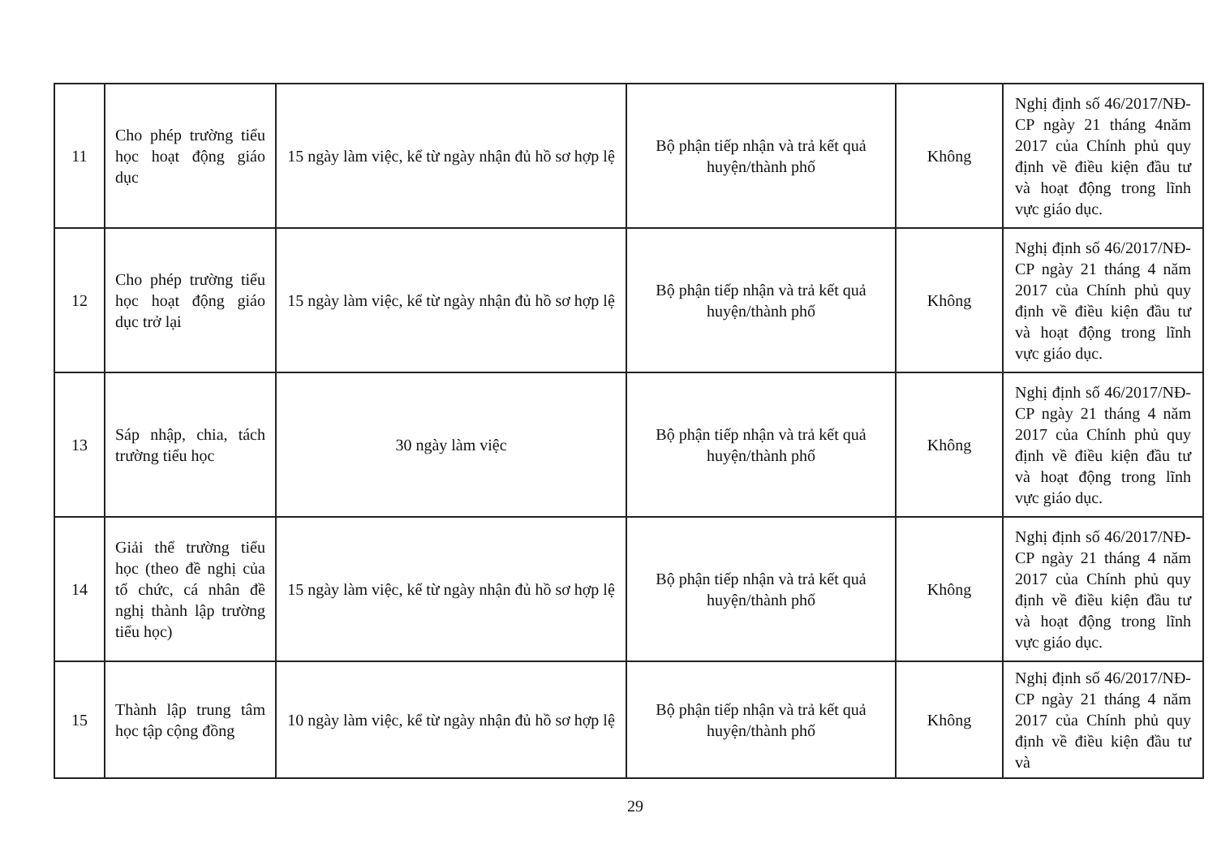| 11 | Cho phép trường tiểu học hoạt động giáo dục | 15 ngày làm việc, kể từ ngày nhận đủ hồ sơ hợp lệ | Bộ phận tiếp nhận và trả kết quả huyện/thành phố | Không | Nghị định số 46/2017/NĐ-CP ngày 21 tháng 4năm 2017 của Chính phủ quy định về điều kiện đầu tư và hoạt động trong lĩnh vực giáo dục. |
| 12 | Cho phép trường tiểu học hoạt động giáo dục trở lại | 15 ngày làm việc, kể từ ngày nhận đủ hồ sơ hợp lệ | Bộ phận tiếp nhận và trả kết quả huyện/thành phố | Không | Nghị định số 46/2017/NĐ-CP ngày 21 tháng 4 năm 2017 của Chính phủ quy định về điều kiện đầu tư và hoạt động trong lĩnh vực giáo dục. |
| 13 | Sáp nhập, chia, tách trường tiểu học | 30 ngày làm việc | Bộ phận tiếp nhận và trả kết quả huyện/thành phố | Không | Nghị định số 46/2017/NĐ-CP ngày 21 tháng 4 năm 2017 của Chính phủ quy định về điều kiện đầu tư và hoạt động trong lĩnh vực giáo dục. |
| 14 | Giải thể trường tiểu học (theo đề nghị của tổ chức, cá nhân đề nghị thành lập trường tiểu học) | 15 ngày làm việc, kể từ ngày nhận đủ hồ sơ hợp lệ | Bộ phận tiếp nhận và trả kết quả huyện/thành phố | Không | Nghị định số 46/2017/NĐ-CP ngày 21 tháng 4 năm 2017 của Chính phủ quy định về điều kiện đầu tư và hoạt động trong lĩnh vực giáo dục. |
| 15 | Thành lập trung tâm học tập cộng đồng | 10 ngày làm việc, kể từ ngày nhận đủ hồ sơ hợp lệ | Bộ phận tiếp nhận và trả kết quả huyện/thành phố | Không | Nghị định số 46/2017/NĐ-CP ngày 21 tháng 4 năm 2017 của Chính phủ quy định về điều kiện đầu tư và |
29